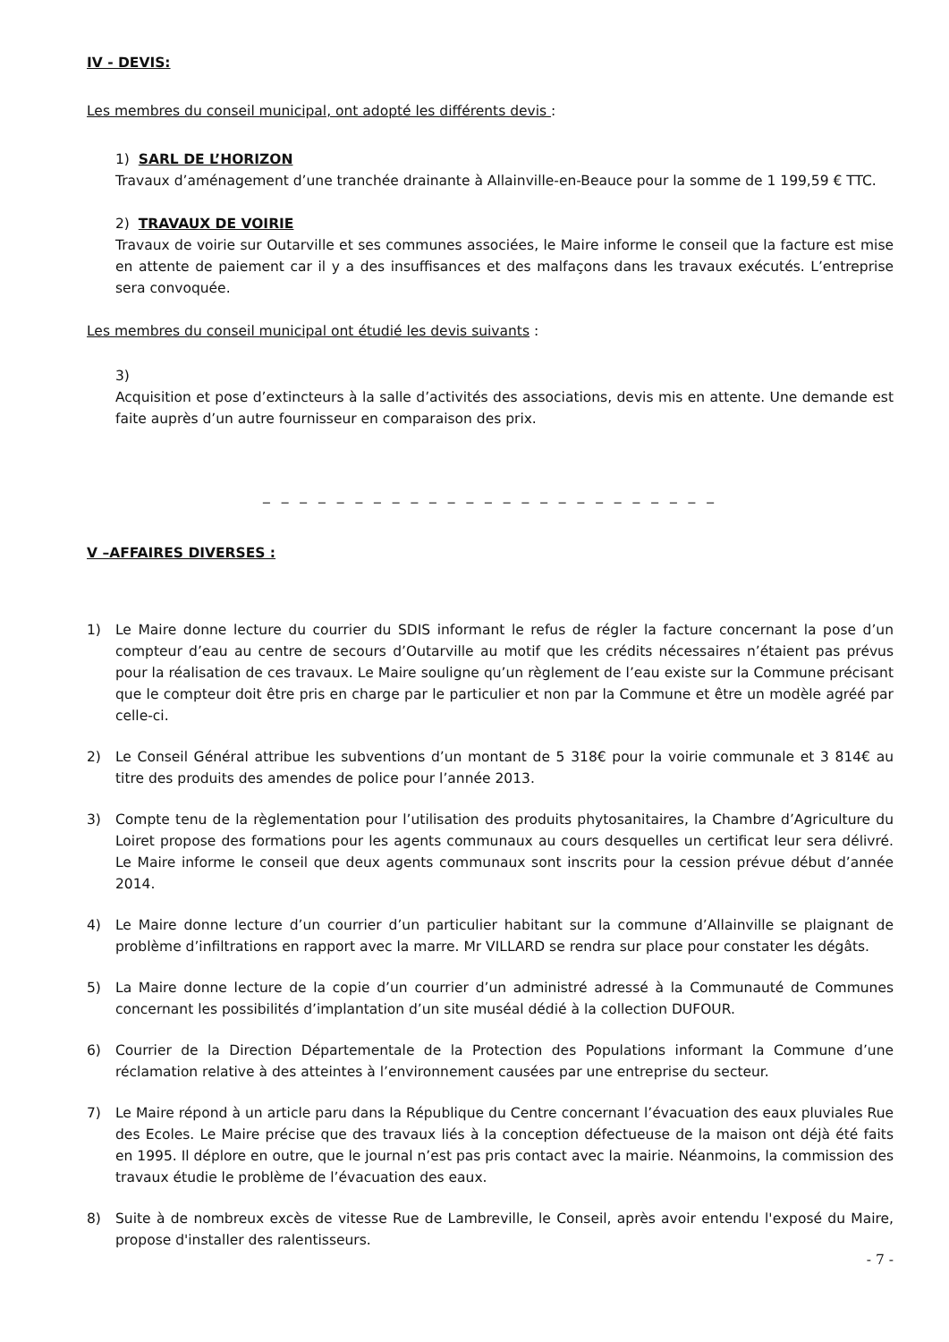IV - DEVIS:
Les membres du conseil municipal, ont adopté les différents devis :
1) SARL DE L’HORIZON
Travaux d’aménagement d’une tranchée drainante à Allainville-en-Beauce pour la somme de 1 199,59 € TTC.
2) TRAVAUX DE VOIRIE
Travaux de voirie sur Outarville et ses communes associées, le Maire informe le conseil que la facture est mise en attente de paiement car il y a des insuffisances et des malfaçons dans les travaux exécutés. L’entreprise sera convoquée.
Les membres du conseil municipal ont étudié les devis suivants :
3)
Acquisition et pose d’extincteurs à la salle d’activités des associations, devis mis en attente. Une demande est faite auprès d’un autre fournisseur en comparaison des prix.
_ _ _ _ _ _ _ _ _ _ _ _ _ _ _ _ _ _ _ _ _ _ _ _ _
V –AFFAIRES DIVERSES :
1) Le Maire donne lecture du courrier du SDIS informant le refus de régler la facture concernant la pose d’un compteur d’eau au centre de secours d’Outarville au motif que les crédits nécessaires n’étaient pas prévus pour la réalisation de ces travaux. Le Maire souligne qu’un règlement de l’eau existe sur la Commune précisant que le compteur doit être pris en charge par le particulier et non par la Commune et être un modèle agréé par celle-ci.
2) Le Conseil Général attribue les subventions d’un montant de 5 318€ pour la voirie communale et 3 814€ au titre des produits des amendes de police pour l’année 2013.
3) Compte tenu de la règlementation pour l’utilisation des produits phytosanitaires, la Chambre d’Agriculture du Loiret propose des formations pour les agents communaux au cours desquelles un certificat leur sera délivré. Le Maire informe le conseil que deux agents communaux sont inscrits pour la cession prévue début d’année 2014.
4) Le Maire donne lecture d’un courrier d’un particulier habitant sur la commune d’Allainville se plaignant de problème d’infiltrations en rapport avec la marre. Mr VILLARD se rendra sur place pour constater les dégâts.
5) La Maire donne lecture de la copie d’un courrier d’un administré adressé à la Communauté de Communes concernant les possibilités d’implantation d’un site muséal dédié à la collection DUFOUR.
6) Courrier de la Direction Départementale de la Protection des Populations informant la Commune d’une réclamation relative à des atteintes à l’environnement causées par une entreprise du secteur.
7) Le Maire répond à un article paru dans la République du Centre concernant l’évacuation des eaux pluviales Rue des Ecoles. Le Maire précise que des travaux liés à la conception défectueuse de la maison ont déjà été faits en 1995. Il déplore en outre, que le journal n’est pas pris contact avec la mairie. Néanmoins, la commission des travaux étudie le problème de l’évacuation des eaux.
8) Suite à de nombreux excès de vitesse Rue de Lambreville, le Conseil, après avoir entendu l'exposé du Maire, propose d'installer des ralentisseurs.
- 7 -